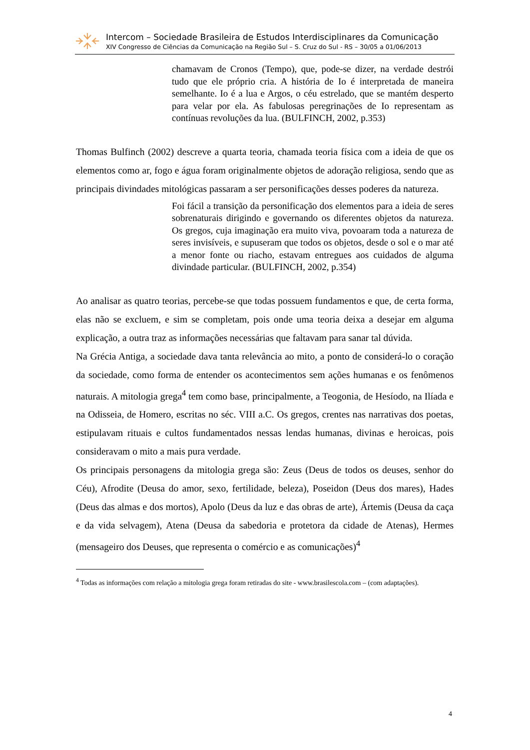Intercom – Sociedade Brasileira de Estudos Interdisciplinares da Comunicação
XIV Congresso de Ciências da Comunicação na Região Sul – S. Cruz do Sul - RS – 30/05 a 01/06/2013
chamavam de Cronos (Tempo), que, pode-se dizer, na verdade destrói tudo que ele próprio cria. A história de Io é interpretada de maneira semelhante. Io é a lua e Argos, o céu estrelado, que se mantém desperto para velar por ela. As fabulosas peregrinações de Io representam as contínuas revoluções da lua. (BULFINCH, 2002, p.353)
Thomas Bulfinch (2002) descreve a quarta teoria, chamada teoria física com a ideia de que os elementos como ar, fogo e água foram originalmente objetos de adoração religiosa, sendo que as principais divindades mitológicas passaram a ser personificações desses poderes da natureza.
Foi fácil a transição da personificação dos elementos para a ideia de seres sobrenaturais dirigindo e governando os diferentes objetos da natureza. Os gregos, cuja imaginação era muito viva, povoaram toda a natureza de seres invisíveis, e supuseram que todos os objetos, desde o sol e o mar até a menor fonte ou riacho, estavam entregues aos cuidados de alguma divindade particular. (BULFINCH, 2002, p.354)
Ao analisar as quatro teorias, percebe-se que todas possuem fundamentos e que, de certa forma, elas não se excluem, e sim se completam, pois onde uma teoria deixa a desejar em alguma explicação, a outra traz as informações necessárias que faltavam para sanar tal dúvida.
Na Grécia Antiga, a sociedade dava tanta relevância ao mito, a ponto de considerá-lo o coração da sociedade, como forma de entender os acontecimentos sem ações humanas e os fenômenos naturais. A mitologia grega<sup>4</sup> tem como base, principalmente, a Teogonia, de Hesíodo, na Ilíada e na Odisseia, de Homero, escritas no séc. VIII a.C. Os gregos, crentes nas narrativas dos poetas, estipulavam rituais e cultos fundamentados nessas lendas humanas, divinas e heroicas, pois consideravam o mito a mais pura verdade.
Os principais personagens da mitologia grega são: Zeus (Deus de todos os deuses, senhor do Céu), Afrodite (Deusa do amor, sexo, fertilidade, beleza), Poseidon (Deus dos mares), Hades (Deus das almas e dos mortos), Apolo (Deus da luz e das obras de arte), Ártemis (Deusa da caça e da vida selvagem), Atena (Deusa da sabedoria e protetora da cidade de Atenas), Hermes (mensageiro dos Deuses, que representa o comércio e as comunicações)<sup>4</sup>
<sup>4</sup> Todas as informações com relação a mitologia grega foram retiradas do site - www.brasilescola.com – (com adaptações).
4